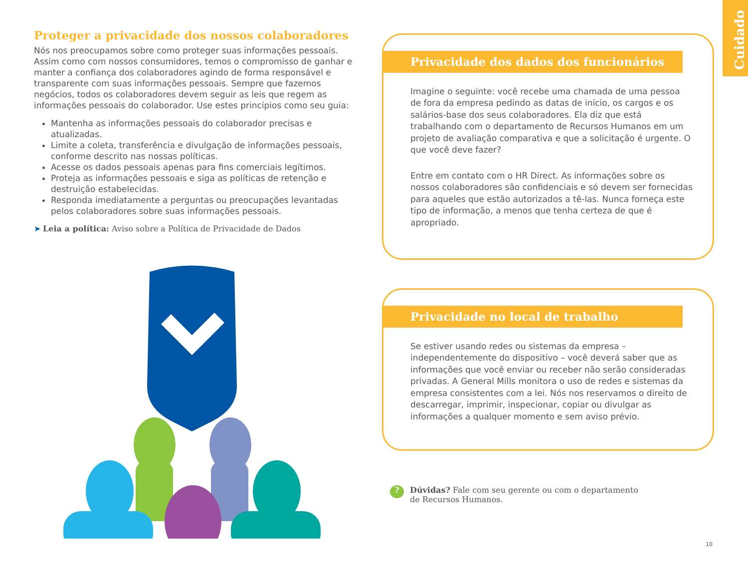Cuidado
Proteger a privacidade dos nossos colaboradores
Nós nos preocupamos sobre como proteger suas informações pessoais. Assim como com nossos consumidores, temos o compromisso de ganhar e manter a confiança dos colaboradores agindo de forma responsável e transparente com suas informações pessoais. Sempre que fazemos negócios, todos os colaboradores devem seguir as leis que regem as informações pessoais do colaborador. Use estes princípios como seu guia:
Mantenha as informações pessoais do colaborador precisas e atualizadas.
Limite a coleta, transferência e divulgação de informações pessoais, conforme descrito nas nossas políticas.
Acesse os dados pessoais apenas para fins comerciais legítimos.
Proteja as informações pessoais e siga as políticas de retenção e destruição estabelecidas.
Responda imediatamente a perguntas ou preocupações levantadas pelos colaboradores sobre suas informações pessoais.
➤ Leia a política: Aviso sobre a Política de Privacidade de Dados
Privacidade dos dados dos funcionários
Imagine o seguinte: você recebe uma chamada de uma pessoa de fora da empresa pedindo as datas de início, os cargos e os salários-base dos seus colaboradores. Ela diz que está trabalhando com o departamento de Recursos Humanos em um projeto de avaliação comparativa e que a solicitação é urgente. O que você deve fazer?
Entre em contato com o HR Direct. As informações sobre os nossos colaboradores são confidenciais e só devem ser fornecidas para aqueles que estão autorizados a tê-las. Nunca forneça este tipo de informação, a menos que tenha certeza de que é apropriado.
Privacidade no local de trabalho
Se estiver usando redes ou sistemas da empresa – independentemente do dispositivo – você deverá saber que as informações que você enviar ou receber não serão consideradas privadas. A General Mills monitora o uso de redes e sistemas da empresa consistentes com a lei. Nós nos reservamos o direito de descarregar, imprimir, inspecionar, copiar ou divulgar as informações a qualquer momento e sem aviso prévio.
? Dúvidas? Fale com seu gerente ou com o departamento de Recursos Humanos.
10